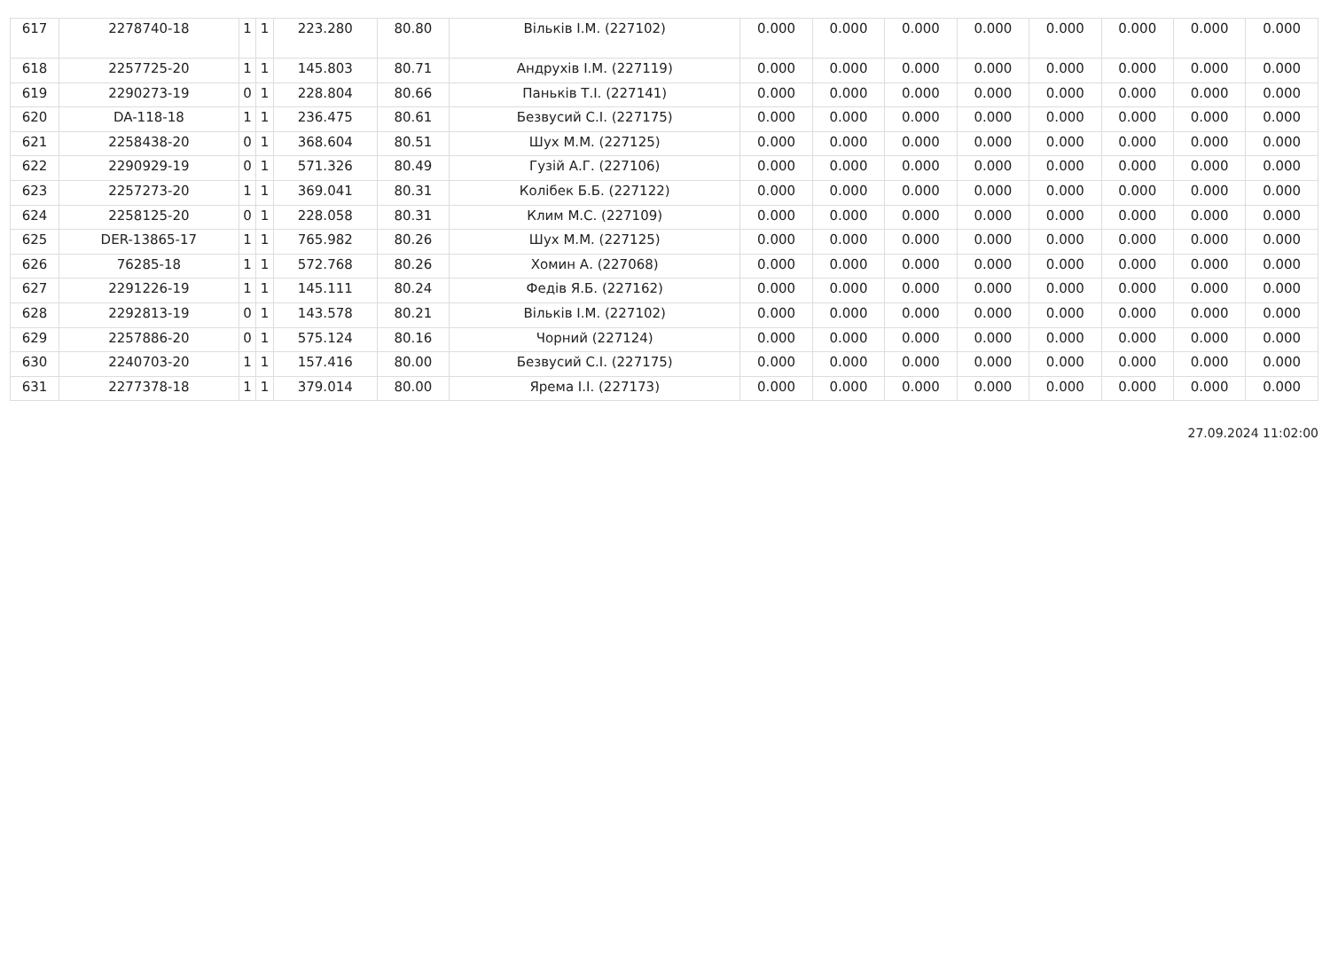| 617 | 2278740-18 | 1 | 1 | 223.280 | 80.80 | Вільків І.М. (227102) | 0.000 | 0.000 | 0.000 | 0.000 | 0.000 | 0.000 | 0.000 | 0.000 |
| 618 | 2257725-20 | 1 | 1 | 145.803 | 80.71 | Андрухів І.М. (227119) | 0.000 | 0.000 | 0.000 | 0.000 | 0.000 | 0.000 | 0.000 | 0.000 |
| 619 | 2290273-19 | 0 | 1 | 228.804 | 80.66 | Паньків Т.І. (227141) | 0.000 | 0.000 | 0.000 | 0.000 | 0.000 | 0.000 | 0.000 | 0.000 |
| 620 | DA-118-18 | 1 | 1 | 236.475 | 80.61 | Безвусий С.І. (227175) | 0.000 | 0.000 | 0.000 | 0.000 | 0.000 | 0.000 | 0.000 | 0.000 |
| 621 | 2258438-20 | 0 | 1 | 368.604 | 80.51 | Шух М.М. (227125) | 0.000 | 0.000 | 0.000 | 0.000 | 0.000 | 0.000 | 0.000 | 0.000 |
| 622 | 2290929-19 | 0 | 1 | 571.326 | 80.49 | Гузій А.Г. (227106) | 0.000 | 0.000 | 0.000 | 0.000 | 0.000 | 0.000 | 0.000 | 0.000 |
| 623 | 2257273-20 | 1 | 1 | 369.041 | 80.31 | Колібек Б.Б. (227122) | 0.000 | 0.000 | 0.000 | 0.000 | 0.000 | 0.000 | 0.000 | 0.000 |
| 624 | 2258125-20 | 0 | 1 | 228.058 | 80.31 | Клим М.С. (227109) | 0.000 | 0.000 | 0.000 | 0.000 | 0.000 | 0.000 | 0.000 | 0.000 |
| 625 | DER-13865-17 | 1 | 1 | 765.982 | 80.26 | Шух М.М. (227125) | 0.000 | 0.000 | 0.000 | 0.000 | 0.000 | 0.000 | 0.000 | 0.000 |
| 626 | 76285-18 | 1 | 1 | 572.768 | 80.26 | Хомин А. (227068) | 0.000 | 0.000 | 0.000 | 0.000 | 0.000 | 0.000 | 0.000 | 0.000 |
| 627 | 2291226-19 | 1 | 1 | 145.111 | 80.24 | Федів Я.Б. (227162) | 0.000 | 0.000 | 0.000 | 0.000 | 0.000 | 0.000 | 0.000 | 0.000 |
| 628 | 2292813-19 | 0 | 1 | 143.578 | 80.21 | Вільків І.М. (227102) | 0.000 | 0.000 | 0.000 | 0.000 | 0.000 | 0.000 | 0.000 | 0.000 |
| 629 | 2257886-20 | 0 | 1 | 575.124 | 80.16 | Чорний (227124) | 0.000 | 0.000 | 0.000 | 0.000 | 0.000 | 0.000 | 0.000 | 0.000 |
| 630 | 2240703-20 | 1 | 1 | 157.416 | 80.00 | Безвусий С.І. (227175) | 0.000 | 0.000 | 0.000 | 0.000 | 0.000 | 0.000 | 0.000 | 0.000 |
| 631 | 2277378-18 | 1 | 1 | 379.014 | 80.00 | Ярема І.І. (227173) | 0.000 | 0.000 | 0.000 | 0.000 | 0.000 | 0.000 | 0.000 | 0.000 |
27.09.2024 11:02:00